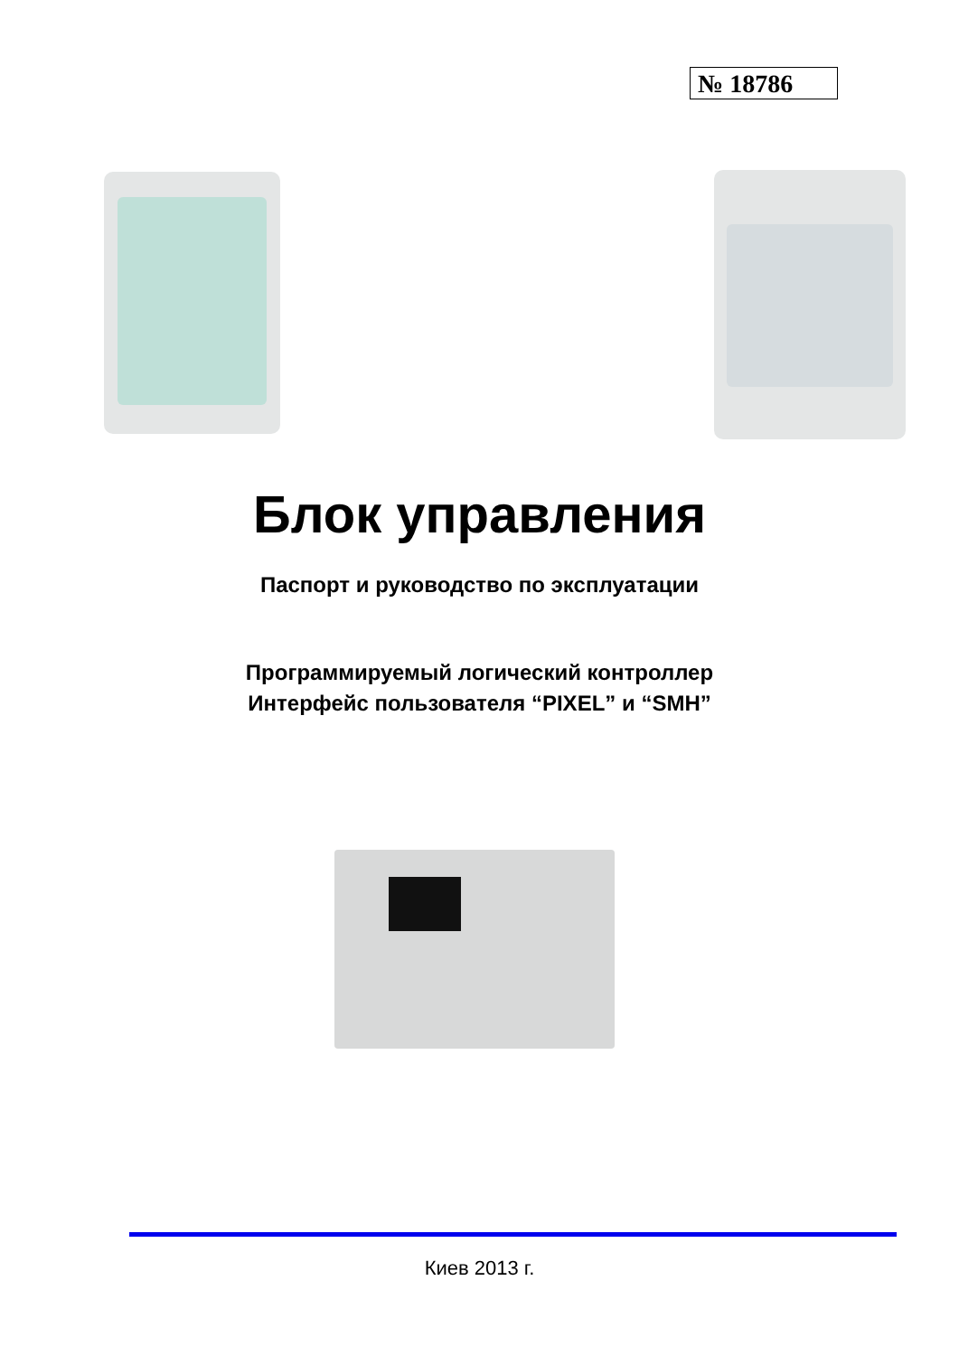№ 18786
Блок управления
Паспорт и руководство по эксплуатации
Программируемый логический контроллер
Интерфейс пользователя “PIXEL” и “SMH”
Киев 2013 г.